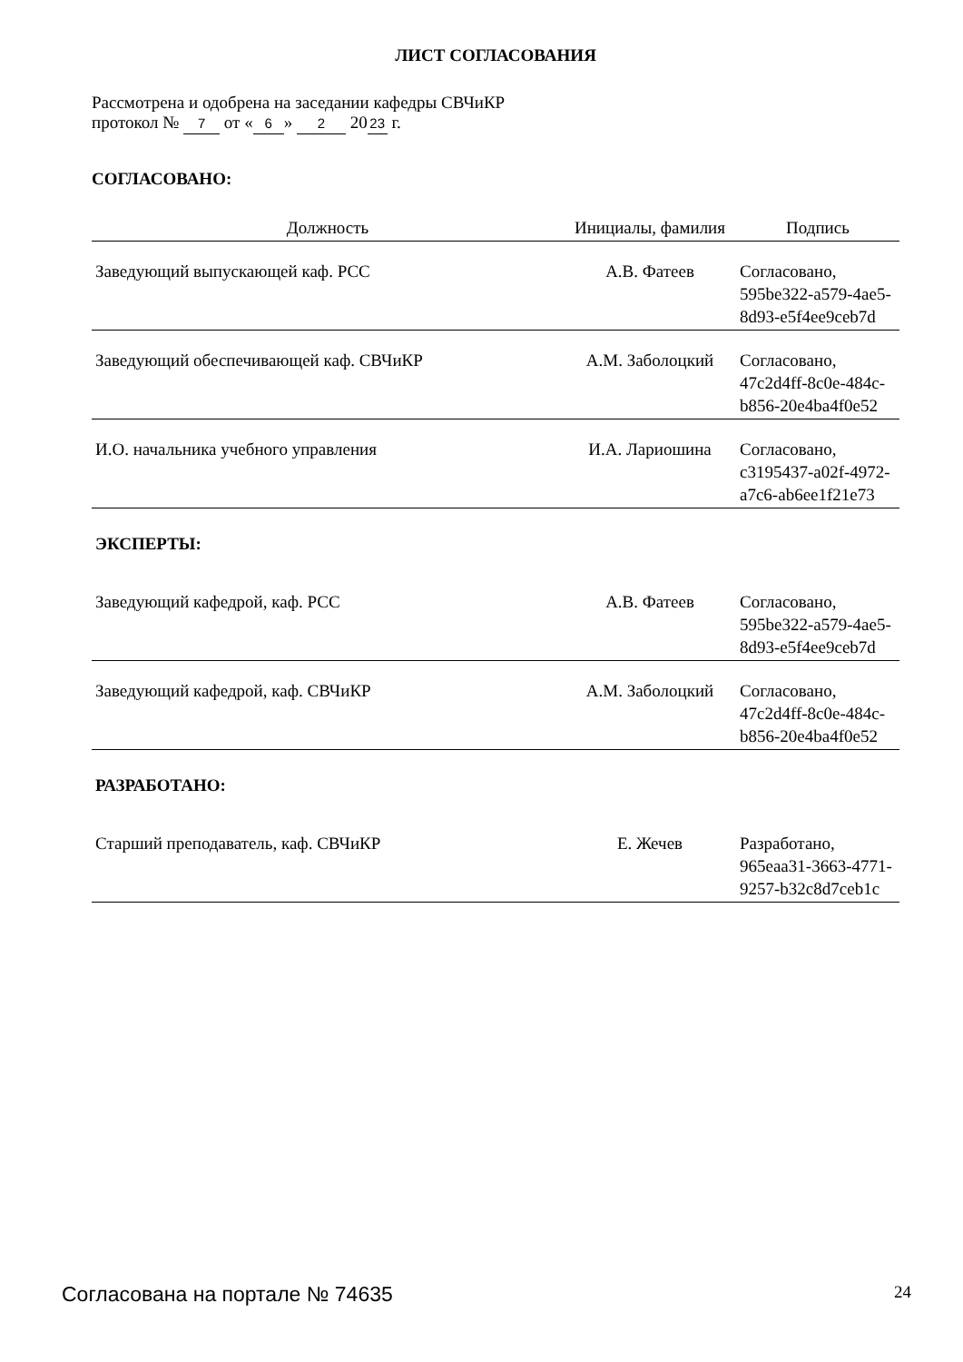ЛИСТ СОГЛАСОВАНИЯ
Рассмотрена и одобрена на заседании кафедры СВЧиКР
протокол № 7 от « 6 » 2 20 23 г.
СОГЛАСОВАНО:
| Должность | Инициалы, фамилия | Подпись |
| --- | --- | --- |
| Заведующий выпускающей каф. РСС | А.В. Фатеев | Согласовано, 595be322-a579-4ae5- 8d93-e5f4ee9ceb7d |
| Заведующий обеспечивающей каф. СВЧиКР | А.М. Заболоцкий | Согласовано, 47c2d4ff-8c0e-484c- b856-20e4ba4f0e52 |
| И.О. начальника учебного управления | И.А. Лариошина | Согласовано, c3195437-a02f-4972- a7c6-ab6ee1f21e73 |
ЭКСПЕРТЫ:
| Заведующий кафедрой, каф. РСС | А.В. Фатеев | Согласовано, 595be322-a579-4ae5- 8d93-e5f4ee9ceb7d |
| Заведующий кафедрой, каф. СВЧиКР | А.М. Заболоцкий | Согласовано, 47c2d4ff-8c0e-484c- b856-20e4ba4f0e52 |
РАЗРАБОТАНО:
| Старший преподаватель, каф. СВЧиКР | Е. Жечев | Разработано, 965eaa31-3663-4771- 9257-b32c8d7ceb1c |
Согласована на портале № 74635 24